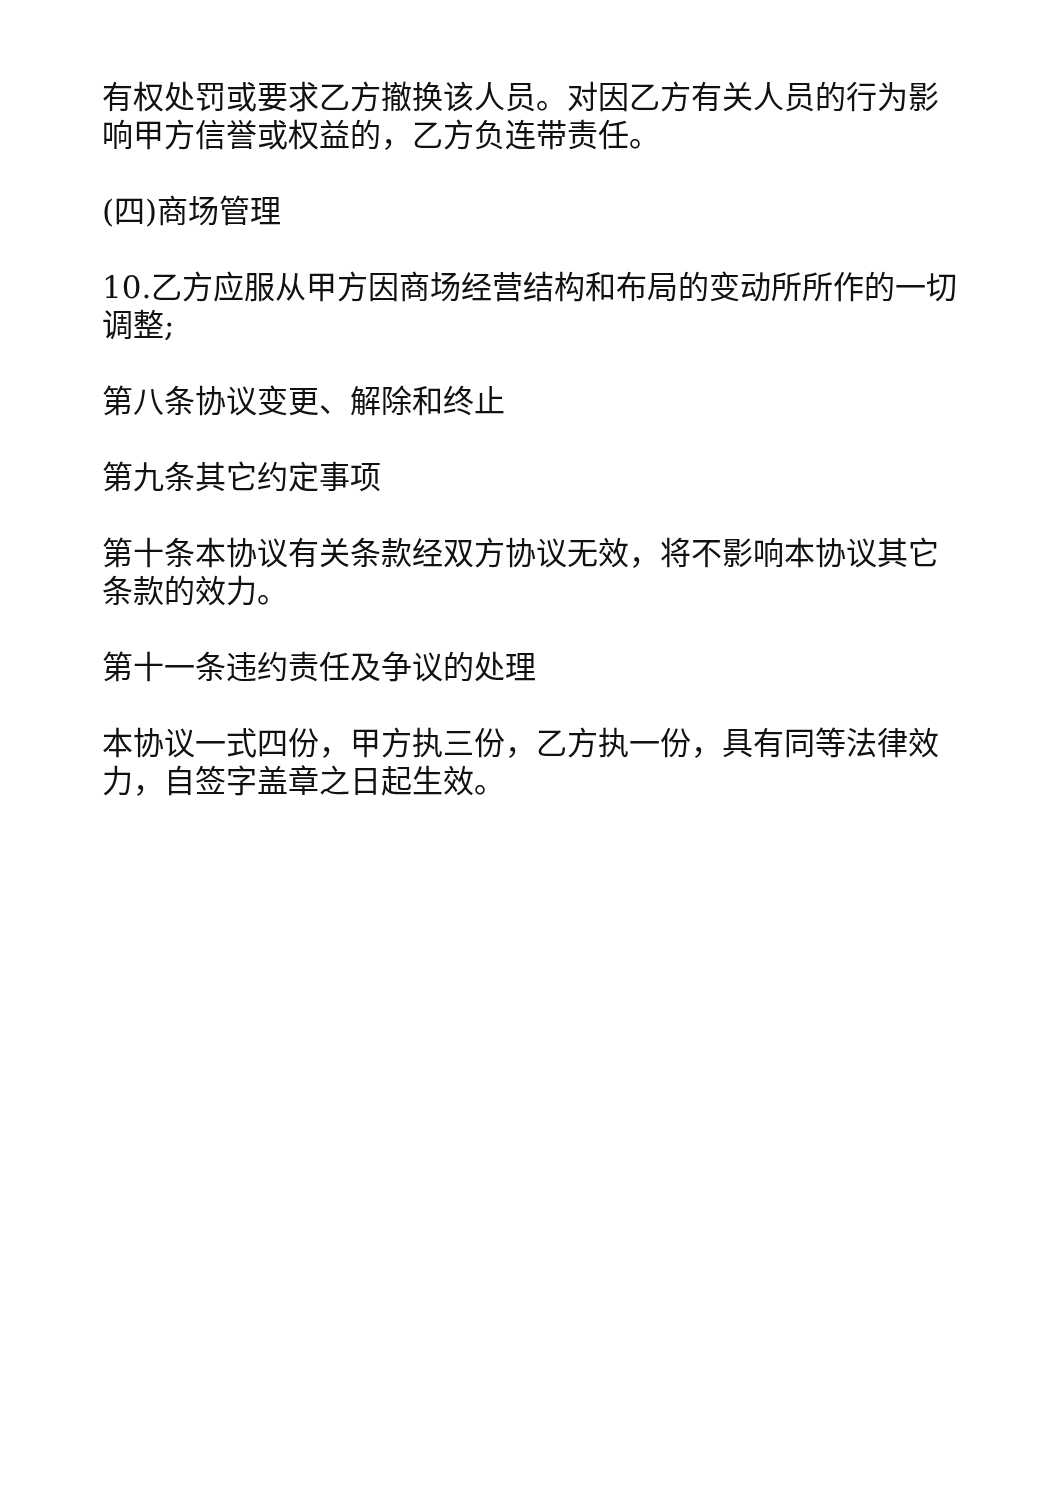有权处罚或要求乙方撤换该人员。对因乙方有关人员的行为影响甲方信誉或权益的，乙方负连带责任。
(四)商场管理
10.乙方应服从甲方因商场经营结构和布局的变动所所作的一切调整;
第八条协议变更、解除和终止
第九条其它约定事项
第十条本协议有关条款经双方协议无效，将不影响本协议其它条款的效力。
第十一条违约责任及争议的处理
本协议一式四份，甲方执三份，乙方执一份，具有同等法律效力，自签字盖章之日起生效。